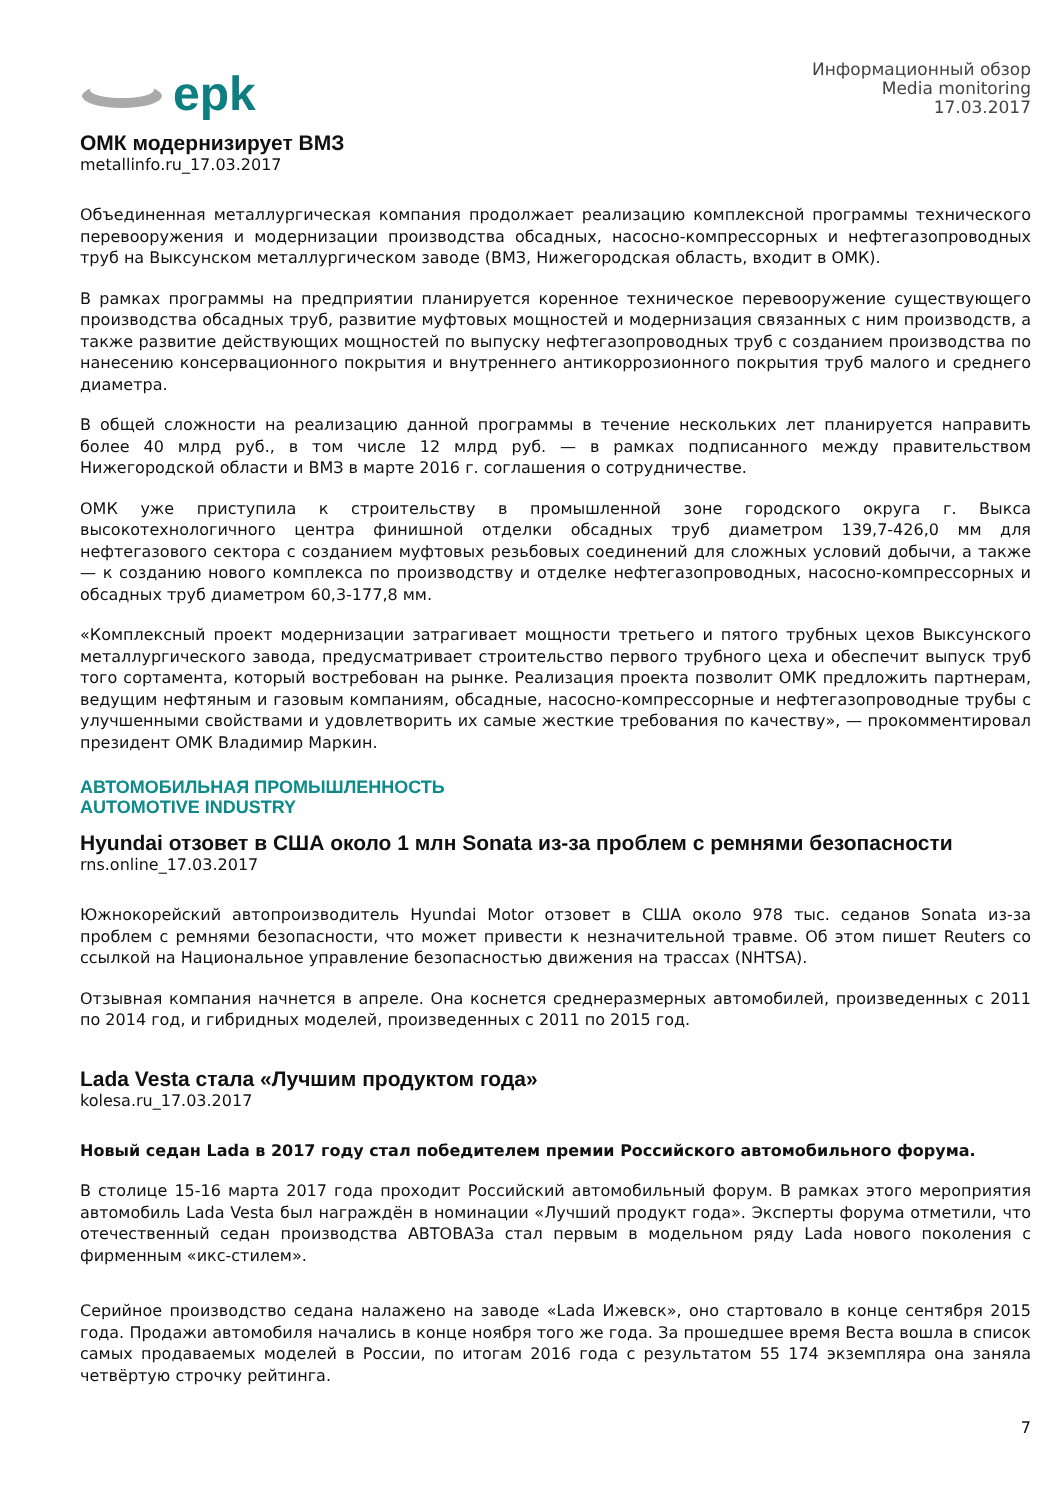epk
Информационный обзор
Media monitoring
17.03.2017
ОМК модернизирует ВМЗ
metallinfo.ru_17.03.2017
Объединенная металлургическая компания продолжает реализацию комплексной программы технического перевооружения и модернизации производства обсадных, насосно-компрессорных и нефтегазопроводных труб на Выксунском металлургическом заводе (ВМЗ, Нижегородская область, входит в ОМК).
В рамках программы на предприятии планируется коренное техническое перевооружение существующего производства обсадных труб, развитие муфтовых мощностей и модернизация связанных с ним производств, а также развитие действующих мощностей по выпуску нефтегазопроводных труб с созданием производства по нанесению консервационного покрытия и внутреннего антикоррозионного покрытия труб малого и среднего диаметра.
В общей сложности на реализацию данной программы в течение нескольких лет планируется направить более 40 млрд руб., в том числе 12 млрд руб. — в рамках подписанного между правительством Нижегородской области и ВМЗ в марте 2016 г. соглашения о сотрудничестве.
ОМК уже приступила к строительству в промышленной зоне городского округа г. Выкса высокотехнологичного центра финишной отделки обсадных труб диаметром 139,7-426,0 мм для нефтегазового сектора с созданием муфтовых резьбовых соединений для сложных условий добычи, а также — к созданию нового комплекса по производству и отделке нефтегазопроводных, насосно-компрессорных и обсадных труб диаметром 60,3-177,8 мм.
«Комплексный проект модернизации затрагивает мощности третьего и пятого трубных цехов Выксунского металлургического завода, предусматривает строительство первого трубного цеха и обеспечит выпуск труб того сортамента, который востребован на рынке. Реализация проекта позволит ОМК предложить партнерам, ведущим нефтяным и газовым компаниям, обсадные, насосно-компрессорные и нефтегазопроводные трубы с улучшенными свойствами и удовлетворить их самые жесткие требования по качеству», — прокомментировал президент ОМК Владимир Маркин.
АВТОМОБИЛЬНАЯ ПРОМЫШЛЕННОСТЬ
AUTOMOTIVE INDUSTRY
Hyundai отзовет в США около 1 млн Sonata из-за проблем с ремнями безопасности
rns.online_17.03.2017
Южнокорейский автопроизводитель Hyundai Motor отзовет в США около 978 тыс. седанов Sonata из-за проблем с ремнями безопасности, что может привести к незначительной травме. Об этом пишет Reuters со ссылкой на Национальное управление безопасностью движения на трассах (NHTSA).
Отзывная компания начнется в апреле. Она коснется среднеразмерных автомобилей, произведенных с 2011 по 2014 год, и гибридных моделей, произведенных с 2011 по 2015 год.
Lada Vesta стала «Лучшим продуктом года»
kolesa.ru_17.03.2017
Новый седан Lada в 2017 году стал победителем премии Российского автомобильного форума.
В столице 15-16 марта 2017 года проходит Российский автомобильный форум. В рамках этого мероприятия автомобиль Lada Vesta был награждён в номинации «Лучший продукт года». Эксперты форума отметили, что отечественный седан производства АВТОВАЗа стал первым в модельном ряду Lada нового поколения с фирменным «икс-стилем».
Серийное производство седана налажено на заводе «Lada Ижевск», оно стартовало в конце сентября 2015 года. Продажи автомобиля начались в конце ноября того же года. За прошедшее время Веста вошла в список самых продаваемых моделей в России, по итогам 2016 года с результатом 55 174 экземпляра она заняла четвёртую строчку рейтинга.
7